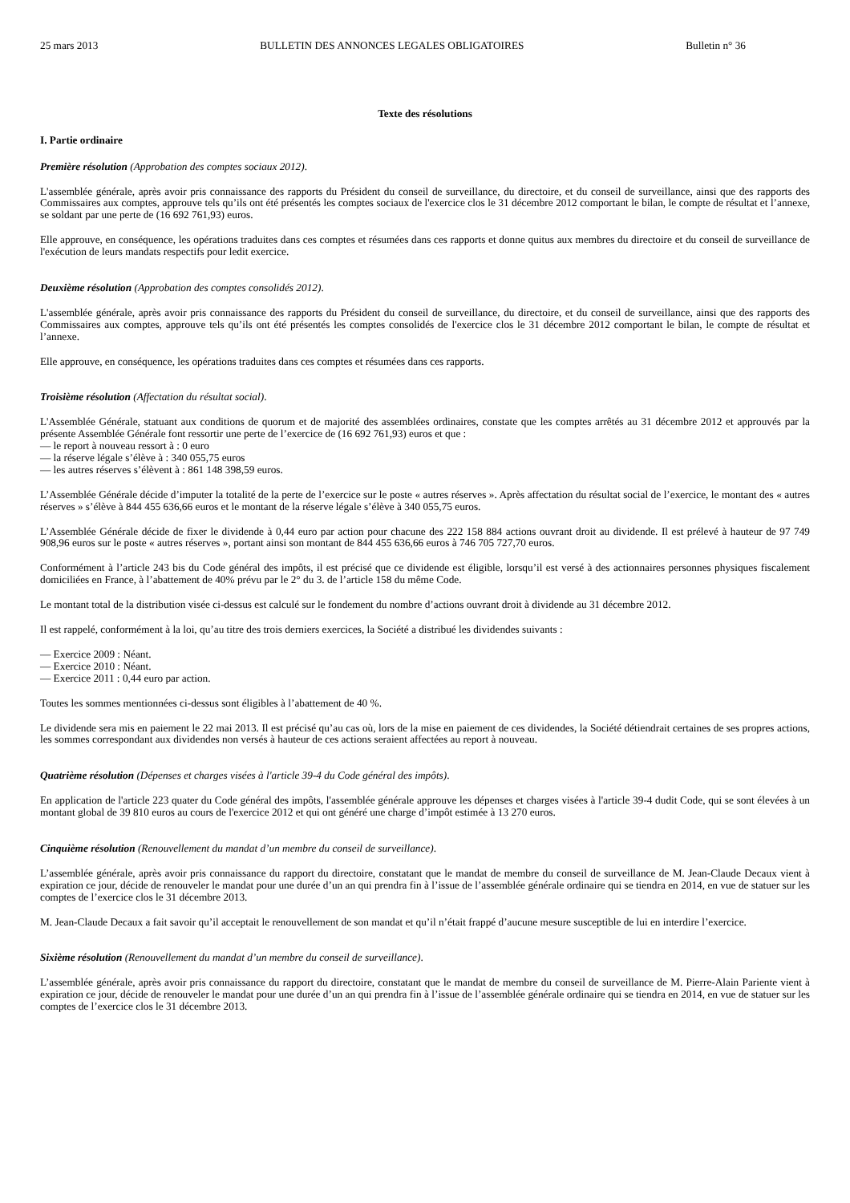25 mars 2013 BULLETIN DES ANNONCES LEGALES OBLIGATOIRES Bulletin n° 36
Texte des résolutions
I. Partie ordinaire
Première résolution (Approbation des comptes sociaux 2012).
L'assemblée générale, après avoir pris connaissance des rapports du Président du conseil de surveillance, du directoire, et du conseil de surveillance, ainsi que des rapports des Commissaires aux comptes, approuve tels qu’ils ont été présentés les comptes sociaux de l'exercice clos le 31 décembre 2012 comportant le bilan, le compte de résultat et l’annexe, se soldant par une perte de (16 692 761,93) euros.
Elle approuve, en conséquence, les opérations traduites dans ces comptes et résumées dans ces rapports et donne quitus aux membres du directoire et du conseil de surveillance de l'exécution de leurs mandats respectifs pour ledit exercice.
Deuxième résolution (Approbation des comptes consolidés 2012).
L'assemblée générale, après avoir pris connaissance des rapports du Président du conseil de surveillance, du directoire, et du conseil de surveillance, ainsi que des rapports des Commissaires aux comptes, approuve tels qu’ils ont été présentés les comptes consolidés de l'exercice clos le 31 décembre 2012 comportant le bilan, le compte de résultat et l’annexe.
Elle approuve, en conséquence, les opérations traduites dans ces comptes et résumées dans ces rapports.
Troisième résolution (Affectation du résultat social).
L'Assemblée Générale, statuant aux conditions de quorum et de majorité des assemblées ordinaires, constate que les comptes arrêtés au 31 décembre 2012 et approuvés par la présente Assemblée Générale font ressortir une perte de l’exercice de (16 692 761,93) euros et que :
— le report à nouveau ressort à : 0 euro
— la réserve légale s’élève à : 340 055,75 euros
— les autres réserves s’élèvent à : 861 148 398,59 euros.
L’Assemblée Générale décide d’imputer la totalité de la perte de l’exercice sur le poste « autres réserves ». Après affectation du résultat social de l’exercice, le montant des « autres réserves » s’élève à 844 455 636,66 euros et le montant de la réserve légale s’élève à 340 055,75 euros.
L’Assemblée Générale décide de fixer le dividende à 0,44 euro par action pour chacune des 222 158 884 actions ouvrant droit au dividende. Il est prélevé à hauteur de 97 749 908,96 euros sur le poste « autres réserves », portant ainsi son montant de 844 455 636,66 euros à 746 705 727,70 euros.
Conformément à l’article 243 bis du Code général des impôts, il est précisé que ce dividende est éligible, lorsqu’il est versé à des actionnaires personnes physiques fiscalement domiciliées en France, à l’abattement de 40% prévu par le 2° du 3. de l’article 158 du même Code.
Le montant total de la distribution visée ci-dessus est calculé sur le fondement du nombre d’actions ouvrant droit à dividende au 31 décembre 2012.
Il est rappelé, conformément à la loi, qu’au titre des trois derniers exercices, la Société a distribué les dividendes suivants :
— Exercice 2009 : Néant.
— Exercice 2010 : Néant.
— Exercice 2011 : 0,44 euro par action.
Toutes les sommes mentionnées ci-dessus sont éligibles à l’abattement de 40 %.
Le dividende sera mis en paiement le 22 mai 2013. Il est précisé qu’au cas où, lors de la mise en paiement de ces dividendes, la Société détiendrait certaines de ses propres actions, les sommes correspondant aux dividendes non versés à hauteur de ces actions seraient affectées au report à nouveau.
Quatrième résolution (Dépenses et charges visées à l'article 39-4 du Code général des impôts).
En application de l'article 223 quater du Code général des impôts, l'assemblée générale approuve les dépenses et charges visées à l'article 39-4 dudit Code, qui se sont élevées à un montant global de 39 810 euros au cours de l'exercice 2012 et qui ont généré une charge d’impôt estimée à 13 270 euros.
Cinquième résolution (Renouvellement du mandat d’un membre du conseil de surveillance).
L’assemblée générale, après avoir pris connaissance du rapport du directoire, constatant que le mandat de membre du conseil de surveillance de M. Jean-Claude Decaux vient à expiration ce jour, décide de renouveler le mandat pour une durée d’un an qui prendra fin à l’issue de l’assemblée générale ordinaire qui se tiendra en 2014, en vue de statuer sur les comptes de l’exercice clos le 31 décembre 2013.
M. Jean-Claude Decaux a fait savoir qu’il acceptait le renouvellement de son mandat et qu’il n’était frappé d’aucune mesure susceptible de lui en interdire l’exercice.
Sixième résolution (Renouvellement du mandat d’un membre du conseil de surveillance).
L’assemblée générale, après avoir pris connaissance du rapport du directoire, constatant que le mandat de membre du conseil de surveillance de M. Pierre-Alain Pariente vient à expiration ce jour, décide de renouveler le mandat pour une durée d’un an qui prendra fin à l’issue de l’assemblée générale ordinaire qui se tiendra en 2014, en vue de statuer sur les comptes de l’exercice clos le 31 décembre 2013.